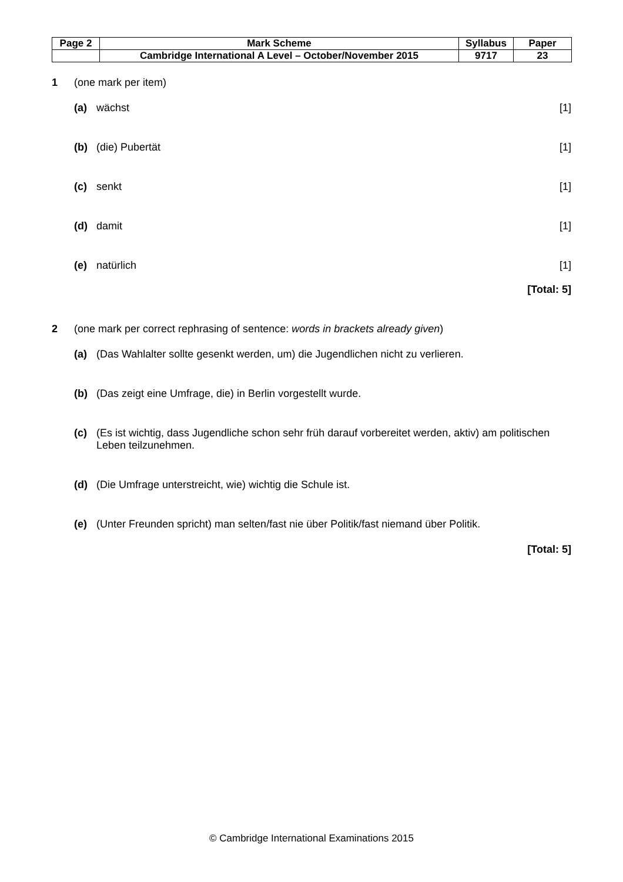| Page 2 | Mark Scheme | Syllabus | Paper |
| | Cambridge International A Level – October/November 2015 | 9717 | 23 |
1 (one mark per item)
(a) wächst [1]
(b) (die) Pubertät [1]
(c) senkt [1]
(d) damit [1]
(e) natürlich [1]
[Total: 5]
2 (one mark per correct rephrasing of sentence: words in brackets already given)
(a) (Das Wahlalter sollte gesenkt werden, um) die Jugendlichen nicht zu verlieren.
(b) (Das zeigt eine Umfrage, die) in Berlin vorgestellt wurde.
(c) (Es ist wichtig, dass Jugendliche schon sehr früh darauf vorbereitet werden, aktiv) am politischen Leben teilzunehmen.
(d) (Die Umfrage unterstreicht, wie) wichtig die Schule ist.
(e) (Unter Freunden spricht) man selten/fast nie über Politik/fast niemand über Politik.
[Total: 5]
© Cambridge International Examinations 2015